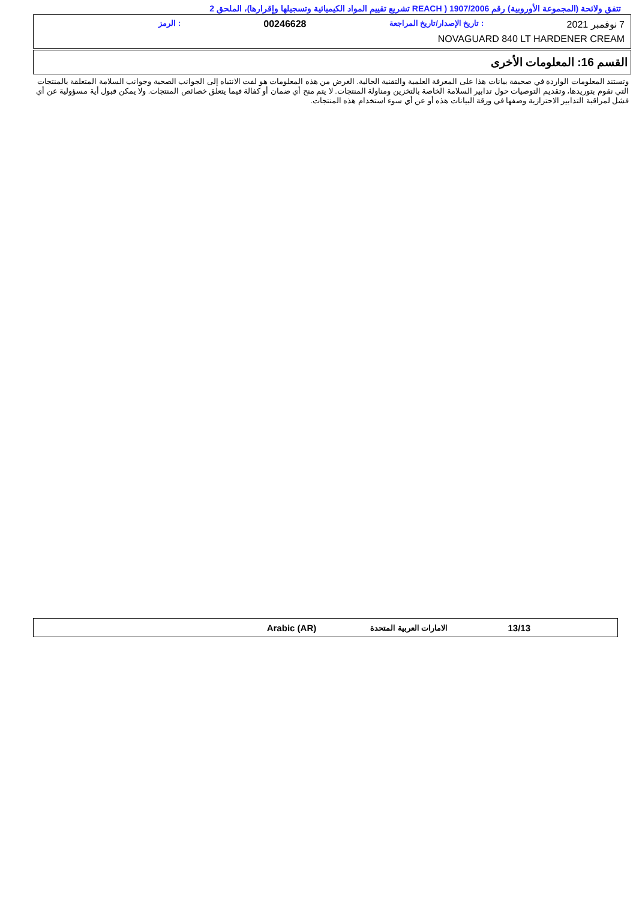تتفق ولائحة (المجموعة الأوروبية) رقم 1907/2006 ( REACH تشريع تقييم المواد الكيميائية وتسجيلها وإقرارها)، الملحق 2
7 نوفمبر 2021: تاريخ الإصدار/تاريخ المراجعة 00246628: الرمز
NOVAGUARD 840 LT HARDENER CREAM
القسم 16: المعلومات الأخرى
وتستند المعلومات الواردة في صحيفة بيانات هذا على المعرفة العلمية والتقنية الحالية. الغرض من هذه المعلومات هو لفت الانتباه إلى الجوانب الصحية وجوانب السلامة المتعلقة بالمنتجات التي نقوم بتوريدها، وتقديم التوصيات حول تدابير السلامة الخاصة بالتخزين ومناولة المنتجات. لا يتم منح أي ضمان أو كفالة فيما يتعلق خصائص المنتجات. ولا يمكن قبول أية مسؤولية عن أي فشل لمراقبة التدابير الاحترازية وصفها في ورقة البيانات هذه أو عن أي سوء استخدام هذه المنتجات.
13/13 الامارات العربية المتحدة Arabic (AR)